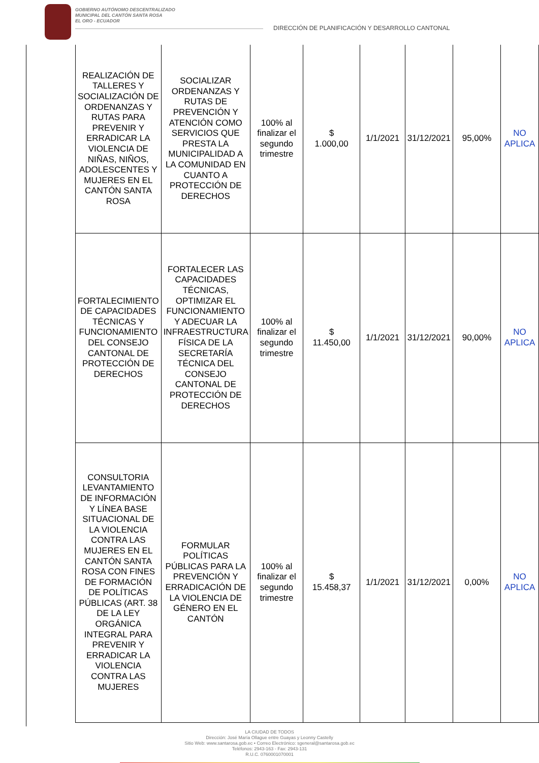GOBIERNO AUTÓNOMO DESCENTRALIZADO
MUNICIPAL DEL CANTÓN SANTA ROSA
EL ORO - ECUADOR
DIRECCIÓN DE PLANIFICACIÓN Y DESARROLLO CANTONAL
| REALIZACIÓN DE TALLERES Y SOCIALIZACIÓN DE ORDENANZAS Y RUTAS PARA PREVENIR Y ERRADICAR LA VIOLENCIA DE NIÑAS, NIÑOS, ADOLESCENTES Y MUJERES EN EL CANTÓN SANTA ROSA | SOCIALIZAR ORDENANZAS Y RUTAS DE PREVENCIÓN Y ATENCIÓN COMO SERVICIOS QUE PRESTA LA MUNICIPALIDAD A LA COMUNIDAD EN CUANTO A PROTECCIÓN DE DERECHOS | 100% al finalizar el segundo trimestre | $ 1.000,00 | 1/1/2021 | 31/12/2021 | 95,00% | NO APLICA |
| FORTALECIMIENTO DE CAPACIDADES TÉCNICAS Y FUNCIONAMIENTO DEL CONSEJO CANTONAL DE PROTECCIÓN DE DERECHOS | FORTALECER LAS CAPACIDADES TÉCNICAS, OPTIMIZAR EL FUNCIONAMIENTO Y ADECUAR LA INFRAESTRUCTURA FÍSICA DE LA SECRETARÍA TÉCNICA DEL CONSEJO CANTONAL DE PROTECCIÓN DE DERECHOS | 100% al finalizar el segundo trimestre | $ 11.450,00 | 1/1/2021 | 31/12/2021 | 90,00% | NO APLICA |
| CONSULTORIA LEVANTAMIENTO DE INFORMACIÓN Y LÍNEA BASE SITUACIONAL DE LA VIOLENCIA CONTRA LAS MUJERES EN EL CANTÓN SANTA ROSA CON FINES DE FORMACIÓN DE POLÍTICAS PÚBLICAS (ART. 38 DE LA LEY ORGÁNICA INTEGRAL PARA PREVENIR Y ERRADICAR LA VIOLENCIA CONTRA LAS MUJERES | FORMULAR POLÍTICAS PÚBLICAS PARA LA PREVENCIÓN Y ERRADICACIÓN DE LA VIOLENCIA DE GÉNERO EN EL CANTÓN | 100% al finalizar el segundo trimestre | $ 15.458,37 | 1/1/2021 | 31/12/2021 | 0,00% | NO APLICA |
LA CIUDAD DE TODOS
Dirección: José María Ollague entre Guayas y Leonny Castelly
Sitio Web: www.santarosa.gob.ec • Correo Electrónico: sgeneral@santarosa.gob.ec
Teléfonos: 2943-163 - Fax: 2943-131
R.U.C. 0760001070001